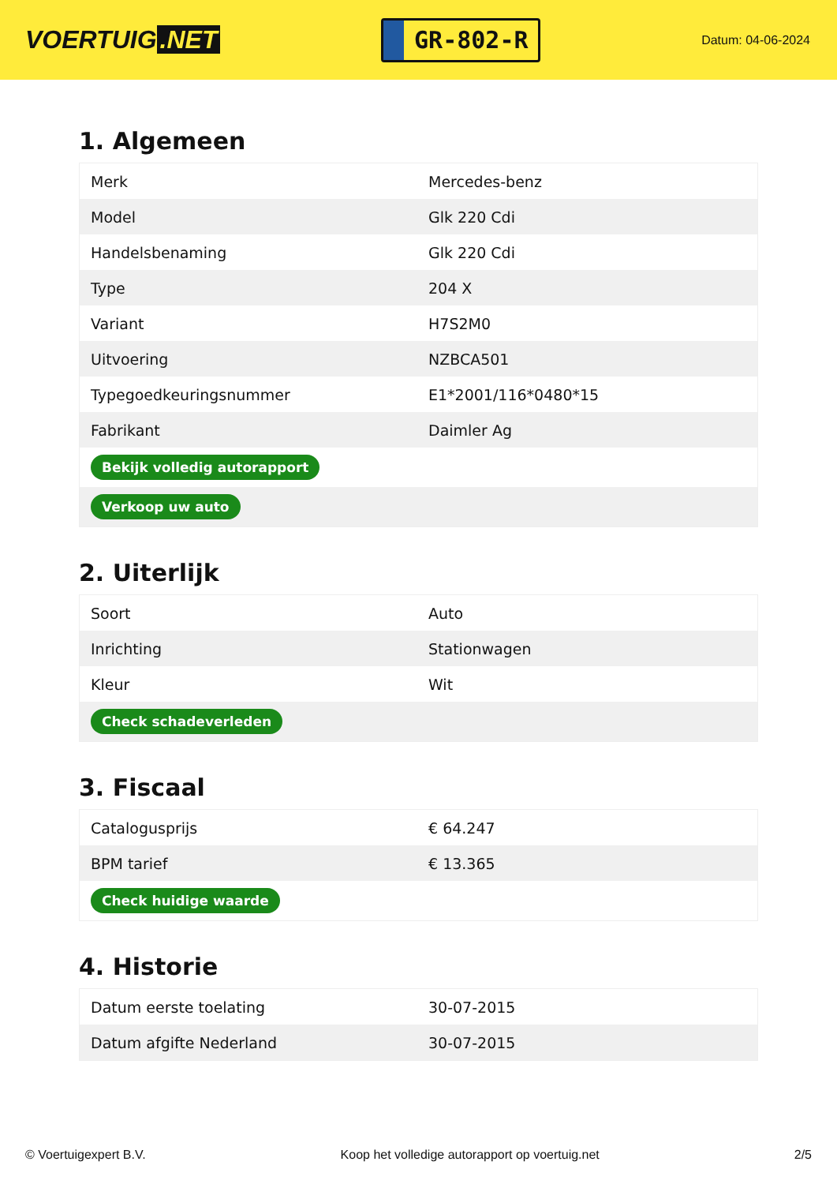VOERTUIG.NET
GR-802-R
Datum: 04-06-2024
1. Algemeen
| Merk | Mercedes-benz |
| Model | Glk 220 Cdi |
| Handelsbenaming | Glk 220 Cdi |
| Type | 204 X |
| Variant | H7S2M0 |
| Uitvoering | NZBCA501 |
| Typegoedkeuringsnummer | E1*2001/116*0480*15 |
| Fabrikant | Daimler Ag |
| Bekijk volledig autorapport | |
| Verkoop uw auto | |
2. Uiterlijk
| Soort | Auto |
| Inrichting | Stationwagen |
| Kleur | Wit |
| Check schadeverleden | |
3. Fiscaal
| Catalogusprijs | € 64.247 |
| BPM tarief | € 13.365 |
| Check huidige waarde | |
4. Historie
| Datum eerste toelating | 30-07-2015 |
| Datum afgifte Nederland | 30-07-2015 |
© Voertuigexpert B.V. Koop het volledige autorapport op voertuig.net 2/5